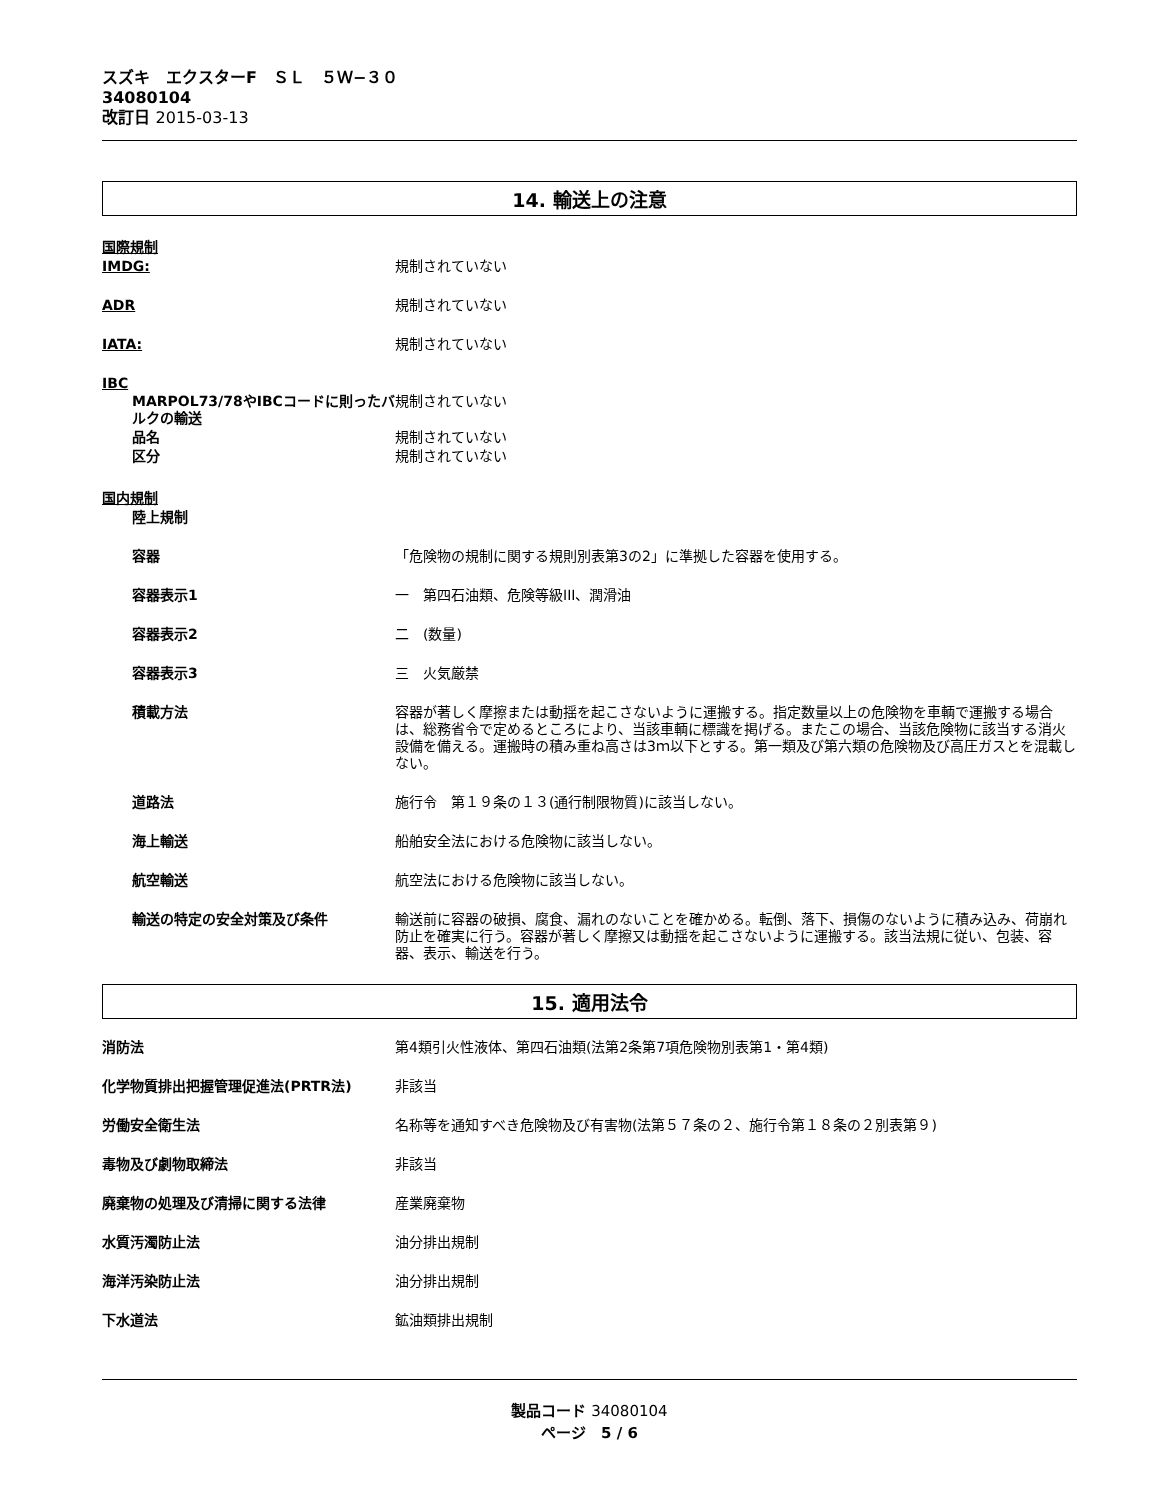スズキ　エクスターF　ＳＬ　５Ｗ−３０
34080104
改訂日 2015-03-13
14. 輸送上の注意
国際規制
IMDG: 規制されていない
ADR 規制されていない
IATA: 規制されていない
IBC
MARPOL73/78やIBCコードに則ったバルクの輸送
規制されていない
品名 規制されていない
区分 規制されていない
国内規制
陸上規制
容器 「危険物の規制に関する規則別表第3の2」に準拠した容器を使用する。
容器表示1 一　第四石油類、危険等級III、潤滑油
容器表示2 二　(数量)
容器表示3 三　火気厳禁
積載方法 容器が著しく摩擦または動揺を起こさないように運搬する。指定数量以上の危険物を車輌で運搬する場合は、総務省令で定めるところにより、当該車輌に標識を掲げる。またこの場合、当該危険物に該当する消火設備を備える。運搬時の積み重ね高さは3ｍ以下とする。第一類及び第六類の危険物及び高圧ガスとを混載しない。
道路法 施行令　第１９条の１３(通行制限物質)に該当しない。
海上輸送 船舶安全法における危険物に該当しない。
航空輸送 航空法における危険物に該当しない。
輸送の特定の安全対策及び条件 輸送前に容器の破損、腐食、漏れのないことを確かめる。転倒、落下、損傷のないように積み込み、荷崩れ防止を確実に行う。容器が著しく摩擦又は動揺を起こさないように運搬する。該当法規に従い、包装、容器、表示、輸送を行う。
15. 適用法令
消防法 第4類引火性液体、第四石油類(法第2条第7項危険物別表第1・第4類)
化学物質排出把握管理促進法(PRTR法) 非該当
労働安全衛生法 名称等を通知すべき危険物及び有害物(法第５７条の２、施行令第１８条の２別表第９)
毒物及び劇物取締法 非該当
廃棄物の処理及び清掃に関する法律 産業廃棄物
水質汚濁防止法 油分排出規制
海洋汚染防止法 油分排出規制
下水道法 鉱油類排出規制
製品コード 34080104
ページ　5 / 6